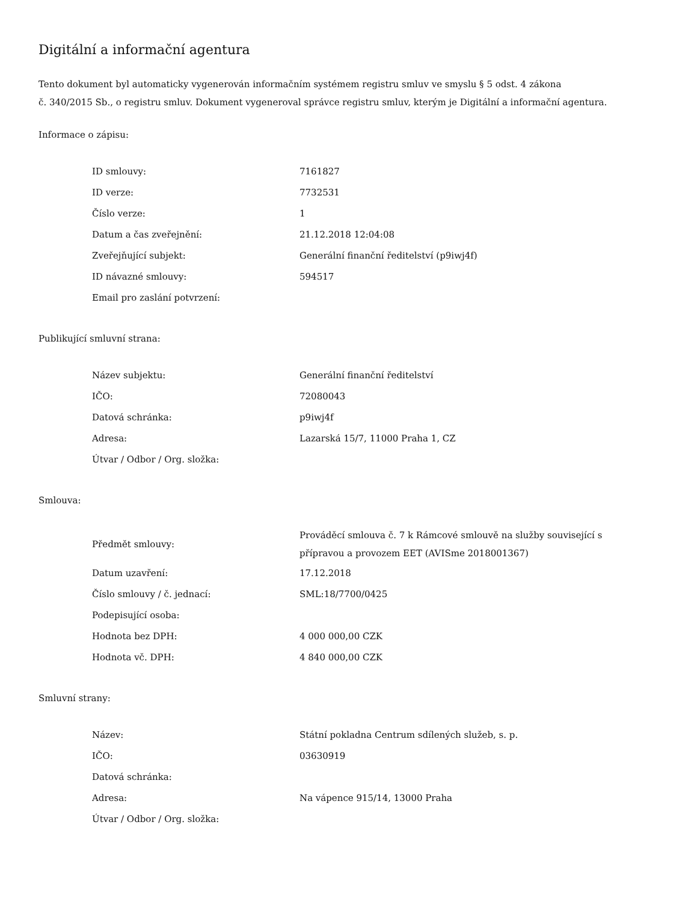Digitální a informační agentura
Tento dokument byl automaticky vygenerován informačním systémem registru smluv ve smyslu § 5 odst. 4 zákona
č. 340/2015 Sb., o registru smluv. Dokument vygeneroval správce registru smluv, kterým je Digitální a informační agentura.
Informace o zápisu:
| ID smlouvy: | 7161827 |
| ID verze: | 7732531 |
| Číslo verze: | 1 |
| Datum a čas zveřejnění: | 21.12.2018 12:04:08 |
| Zveřejňující subjekt: | Generální finanční ředitelství (p9iwj4f) |
| ID návazné smlouvy: | 594517 |
| Email pro zaslání potvrzení: | |
Publikující smluvní strana:
| Název subjektu: | Generální finanční ředitelství |
| IČO: | 72080043 |
| Datová schránka: | p9iwj4f |
| Adresa: | Lazarská 15/7, 11000 Praha 1, CZ |
| Útvar / Odbor / Org. složka: | |
Smlouva:
| Předmět smlouvy: | Prováděcí smlouva č. 7 k Rámcové smlouvě na služby související s přípravou a provozem EET (AVISme 2018001367) |
| Datum uzavření: | 17.12.2018 |
| Číslo smlouvy / č. jednací: | SML:18/7700/0425 |
| Podepisující osoba: | |
| Hodnota bez DPH: | 4 000 000,00 CZK |
| Hodnota vč. DPH: | 4 840 000,00 CZK |
Smluvní strany:
| Název: | Státní pokladna Centrum sdílených služeb, s. p. |
| IČO: | 03630919 |
| Datová schránka: | |
| Adresa: | Na vápence 915/14, 13000 Praha |
| Útvar / Odbor / Org. složka: | |